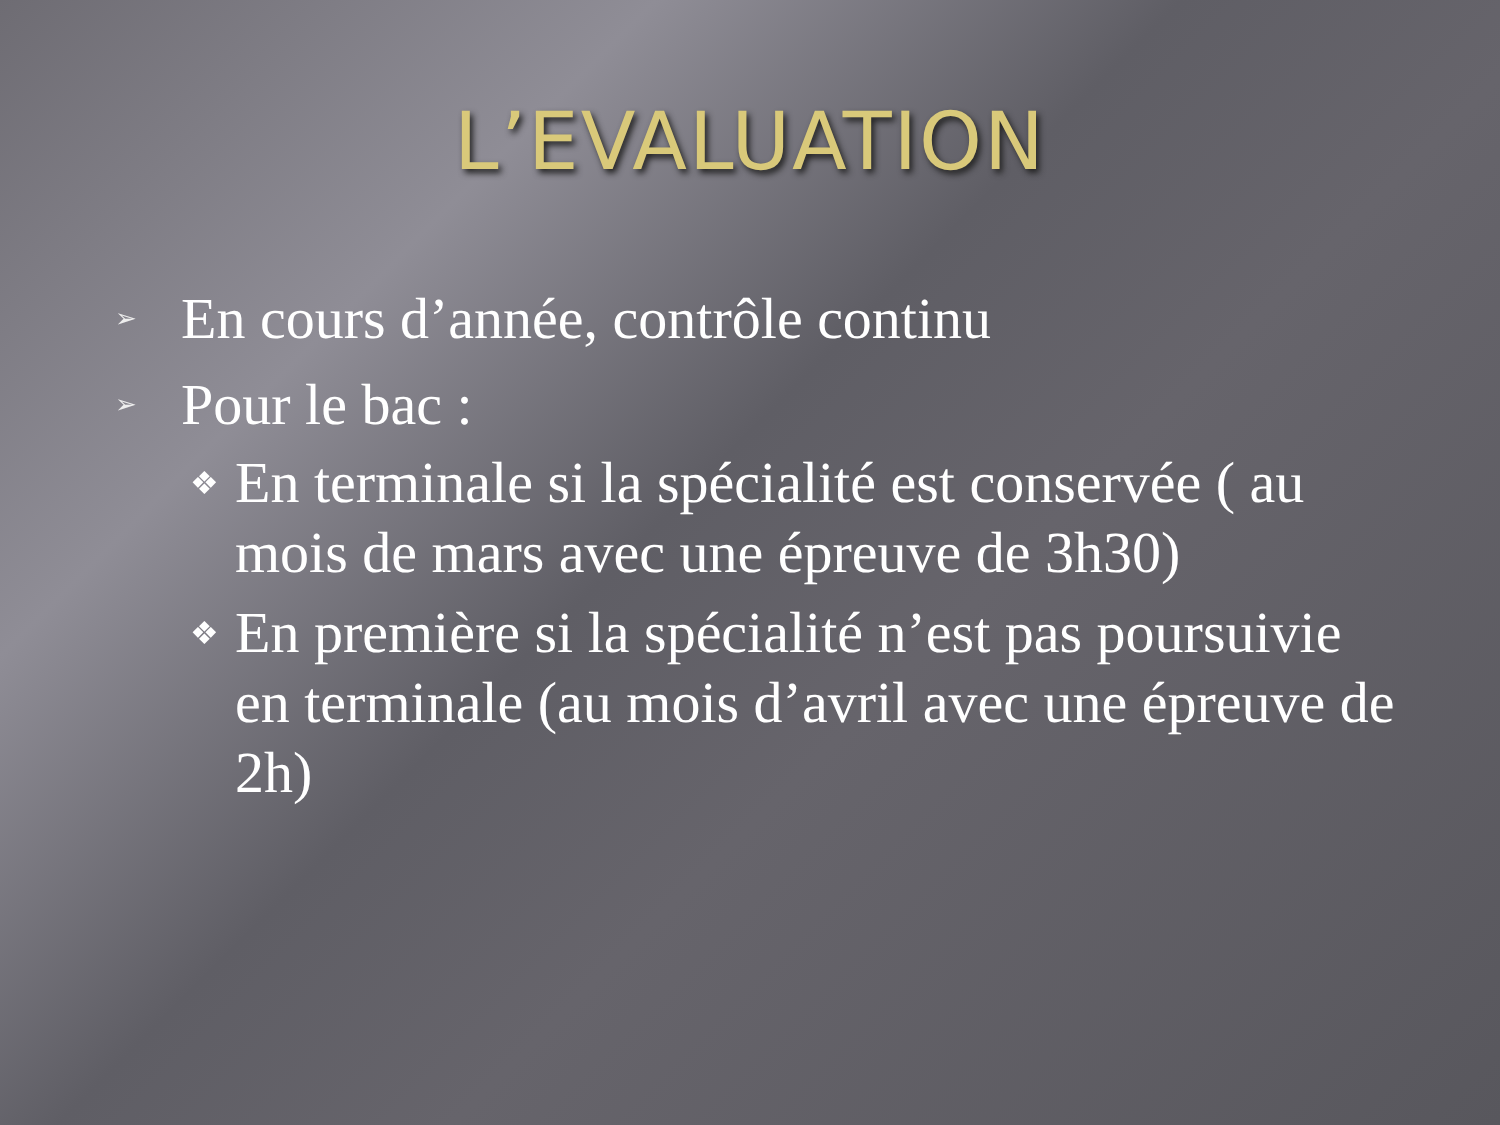L’EVALUATION
➢ En cours d’année, contrôle continu
➢ Pour le bac :
❖ En terminale si la spécialité est conservée ( au mois de mars avec une épreuve de 3h30)
❖ En première si la spécialité n’est pas poursuivie en terminale (au mois d’avril avec une épreuve de 2h)